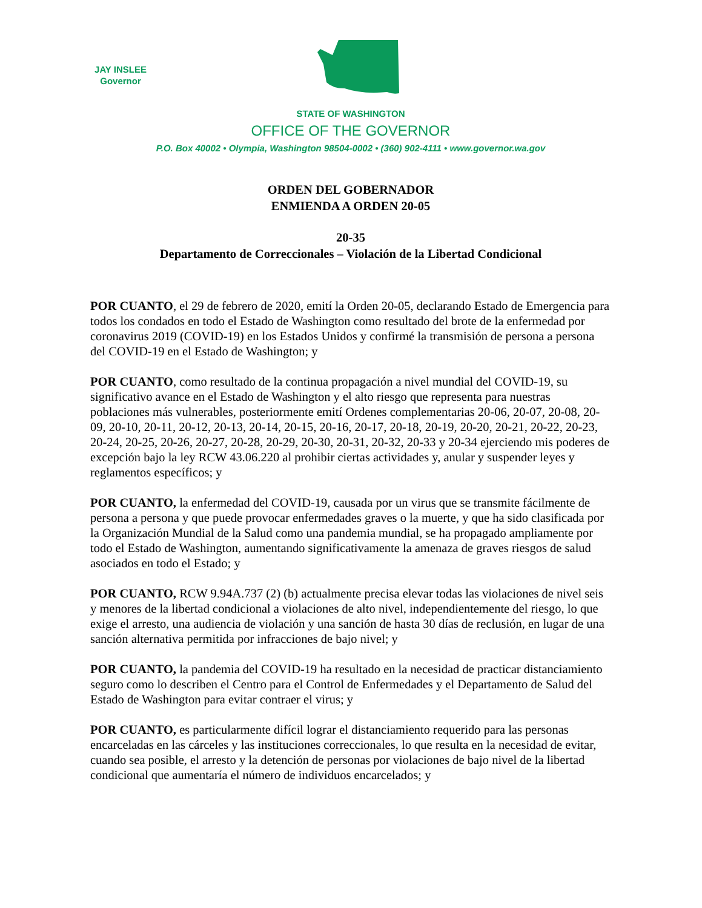JAY INSLEE
Governor
STATE OF WASHINGTON
OFFICE OF THE GOVERNOR
P.O. Box 40002 • Olympia, Washington 98504-0002 • (360) 902-4111 • www.governor.wa.gov
ORDEN DEL GOBERNADOR
ENMIENDA A ORDEN 20-05
20-35
Departamento de Correccionales – Violación de la Libertad Condicional
POR CUANTO, el 29 de febrero de 2020, emití la Orden 20-05, declarando Estado de Emergencia para todos los condados en todo el Estado de Washington como resultado del brote de la enfermedad por coronavirus 2019 (COVID-19) en los Estados Unidos y confirmé la transmisión de persona a persona del COVID-19 en el Estado de Washington; y
POR CUANTO, como resultado de la continua propagación a nivel mundial del COVID-19, su significativo avance en el Estado de Washington y el alto riesgo que representa para nuestras poblaciones más vulnerables, posteriormente emití Ordenes complementarias 20-06, 20-07, 20-08, 20-09, 20-10, 20-11, 20-12, 20-13, 20-14, 20-15, 20-16, 20-17, 20-18, 20-19, 20-20, 20-21, 20-22, 20-23, 20-24, 20-25, 20-26, 20-27, 20-28, 20-29, 20-30, 20-31, 20-32, 20-33 y 20-34 ejerciendo mis poderes de excepción bajo la ley RCW 43.06.220 al prohibir ciertas actividades y, anular y suspender leyes y reglamentos específicos; y
POR CUANTO, la enfermedad del COVID-19, causada por un virus que se transmite fácilmente de persona a persona y que puede provocar enfermedades graves o la muerte, y que ha sido clasificada por la Organización Mundial de la Salud como una pandemia mundial, se ha propagado ampliamente por todo el Estado de Washington, aumentando significativamente la amenaza de graves riesgos de salud asociados en todo el Estado; y
POR CUANTO, RCW 9.94A.737 (2) (b) actualmente precisa elevar todas las violaciones de nivel seis y menores de la libertad condicional a violaciones de alto nivel, independientemente del riesgo, lo que exige el arresto, una audiencia de violación y una sanción de hasta 30 días de reclusión, en lugar de una sanción alternativa permitida por infracciones de bajo nivel; y
POR CUANTO, la pandemia del COVID-19 ha resultado en la necesidad de practicar distanciamiento seguro como lo describen el Centro para el Control de Enfermedades y el Departamento de Salud del Estado de Washington para evitar contraer el virus; y
POR CUANTO, es particularmente difícil lograr el distanciamiento requerido para las personas encarceladas en las cárceles y las instituciones correccionales, lo que resulta en la necesidad de evitar, cuando sea posible, el arresto y la detención de personas por violaciones de bajo nivel de la libertad condicional que aumentaría el número de individuos encarcelados; y